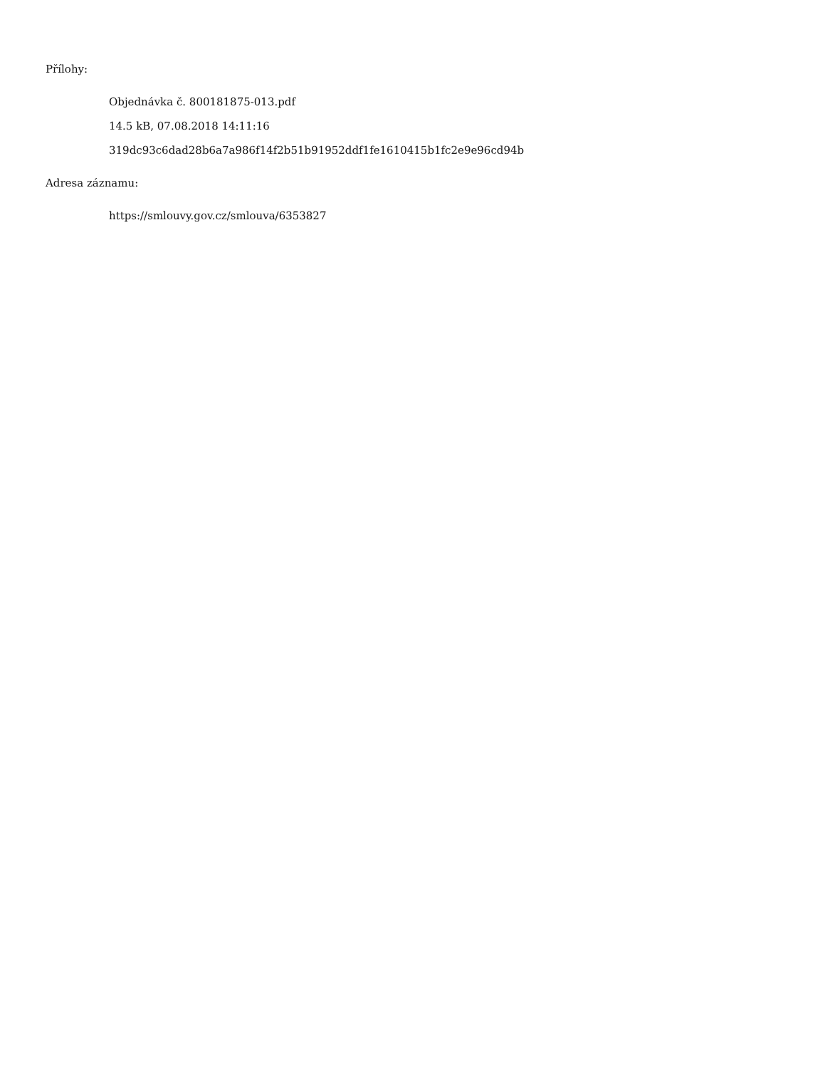Přílohy:
Objednávka č. 800181875-013.pdf
14.5 kB, 07.08.2018 14:11:16
319dc93c6dad28b6a7a986f14f2b51b91952ddf1fe1610415b1fc2e9e96cd94b
Adresa záznamu:
https://smlouvy.gov.cz/smlouva/6353827